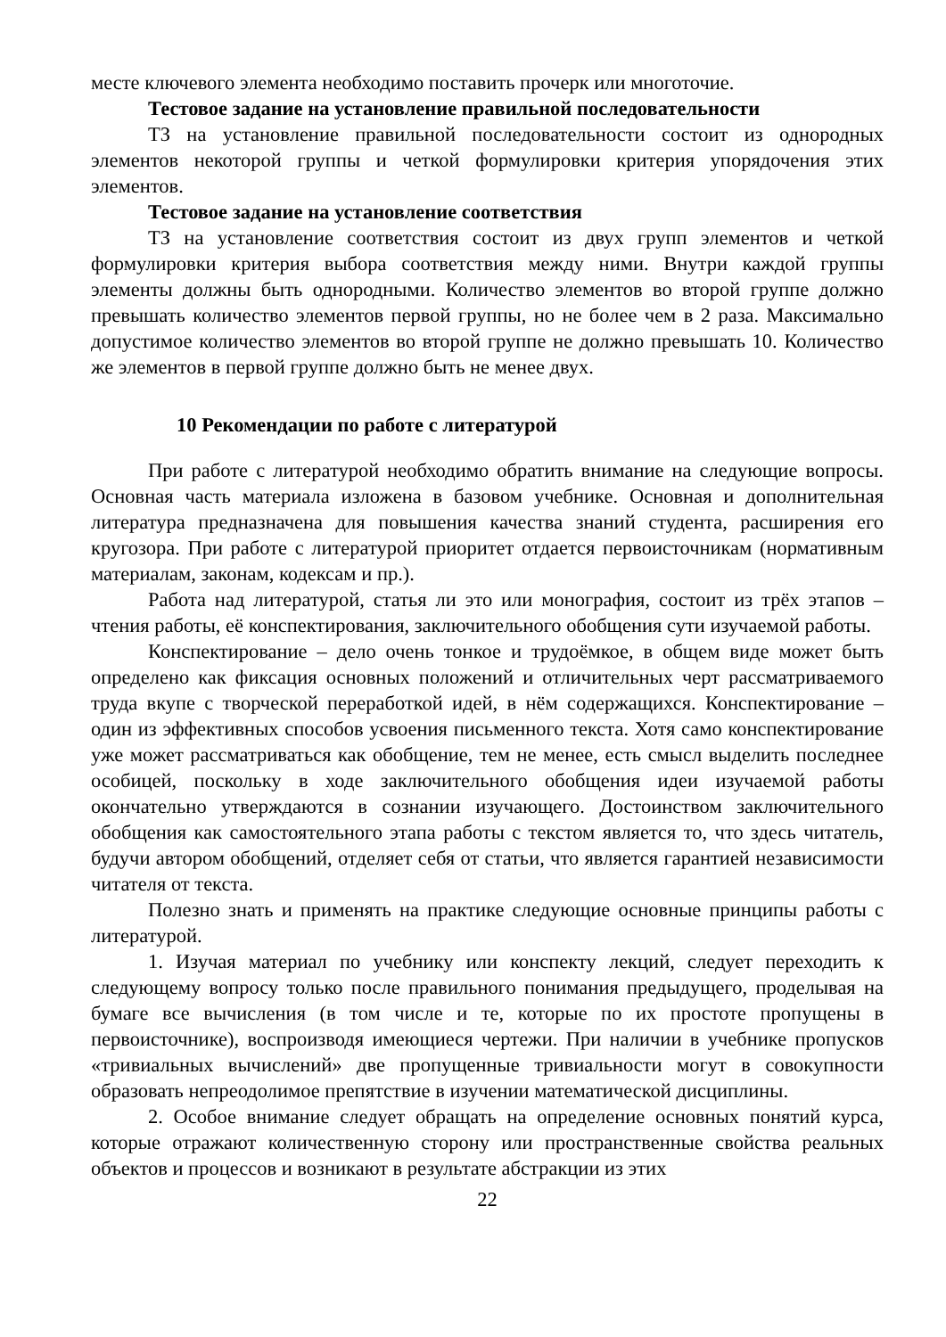месте ключевого элемента необходимо поставить прочерк или многоточие.
Тестовое задание на установление правильной последовательности
ТЗ на установление правильной последовательности состоит из однородных элементов некоторой группы и четкой формулировки критерия упорядочения этих элементов.
Тестовое задание на установление соответствия
ТЗ на установление соответствия состоит из двух групп элементов и четкой формулировки критерия выбора соответствия между ними. Внутри каждой группы элементы должны быть однородными. Количество элементов во второй группе должно превышать количество элементов первой группы, но не более чем в 2 раза. Максимально допустимое количество элементов во второй группе не должно превышать 10. Количество же элементов в первой группе должно быть не менее двух.
10 Рекомендации по работе с литературой
При работе с литературой необходимо обратить внимание на следующие вопросы. Основная часть материала изложена в базовом учебнике. Основная и дополнительная литература предназначена для повышения качества знаний студента, расширения его кругозора. При работе с литературой приоритет отдается первоисточникам (нормативным материалам, законам, кодексам и пр.).
Работа над литературой, статья ли это или монография, состоит из трёх этапов – чтения работы, её конспектирования, заключительного обобщения сути изучаемой работы.
Конспектирование – дело очень тонкое и трудоёмкое, в общем виде может быть определено как фиксация основных положений и отличительных черт рассматриваемого труда вкупе с творческой переработкой идей, в нём содержащихся. Конспектирование – один из эффективных способов усвоения письменного текста. Хотя само конспектирование уже может рассматриваться как обобщение, тем не менее, есть смысл выделить последнее особицей, поскольку в ходе заключительного обобщения идеи изучаемой работы окончательно утверждаются в сознании изучающего. Достоинством заключительного обобщения как самостоятельного этапа работы с текстом является то, что здесь читатель, будучи автором обобщений, отделяет себя от статьи, что является гарантией независимости читателя от текста.
Полезно знать и применять на практике следующие основные принципы работы с литературой.
1. Изучая материал по учебнику или конспекту лекций, следует переходить к следующему вопросу только после правильного понимания предыдущего, проделывая на бумаге все вычисления (в том числе и те, которые по их простоте пропущены в первоисточнике), воспроизводя имеющиеся чертежи. При наличии в учебнике пропусков «тривиальных вычислений» две пропущенные тривиальности могут в совокупности образовать непреодолимое препятствие в изучении математической дисциплины.
2. Особое внимание следует обращать на определение основных понятий курса, которые отражают количественную сторону или пространственные свойства реальных объектов и процессов и возникают в результате абстракции из этих
22